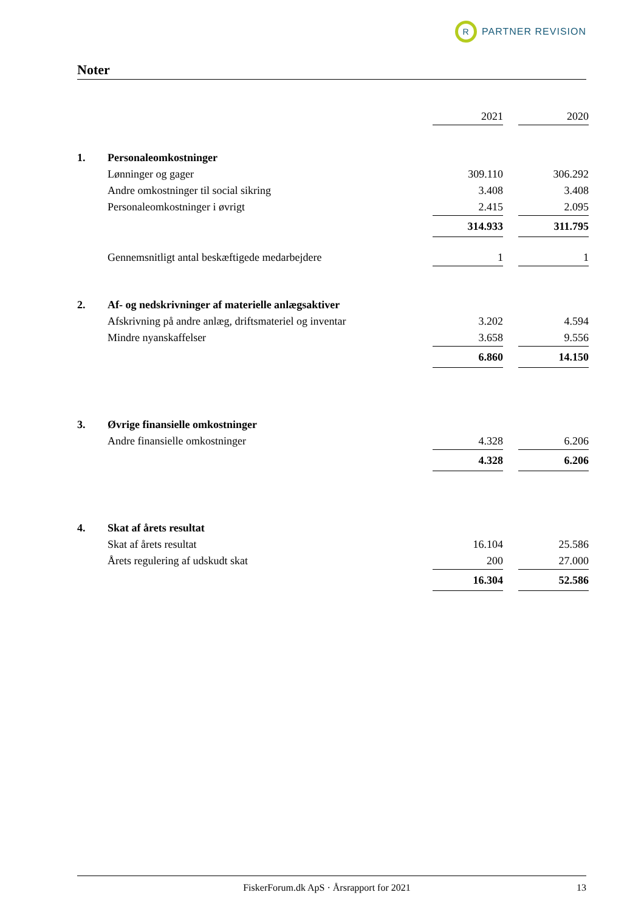R
PARTNER REVISION
Noter
| | | 2021 | | 2020 |
| 1. | Personaleomkostninger | | | |
| | Lønninger og gager | 309.110 | | 306.292 |
| | Andre omkostninger til social sikring | 3.408 | | 3.408 |
| | Personaleomkostninger i øvrigt | 2.415 | | 2.095 |
| | | 314.933 | | 311.795 |
| | Gennemsnitligt antal beskæftigede medarbejdere | 1 | | 1 |
| 2. | Af- og nedskrivninger af materielle anlægsaktiver | | | |
| | Afskrivning på andre anlæg, driftsmateriel og inventar | 3.202 | | 4.594 |
| | Mindre nyanskaffelser | 3.658 | | 9.556 |
| | | 6.860 | | 14.150 |
| 3. | Øvrige finansielle omkostninger | | | |
| | Andre finansielle omkostninger | 4.328 | | 6.206 |
| | | 4.328 | | 6.206 |
| 4. | Skat af årets resultat | | | |
| | Skat af årets resultat | 16.104 | | 25.586 |
| | Årets regulering af udskudt skat | 200 | | 27.000 |
| | | 16.304 | | 52.586 |
13 FiskerForum.dk ApS · Årsrapport for 2021